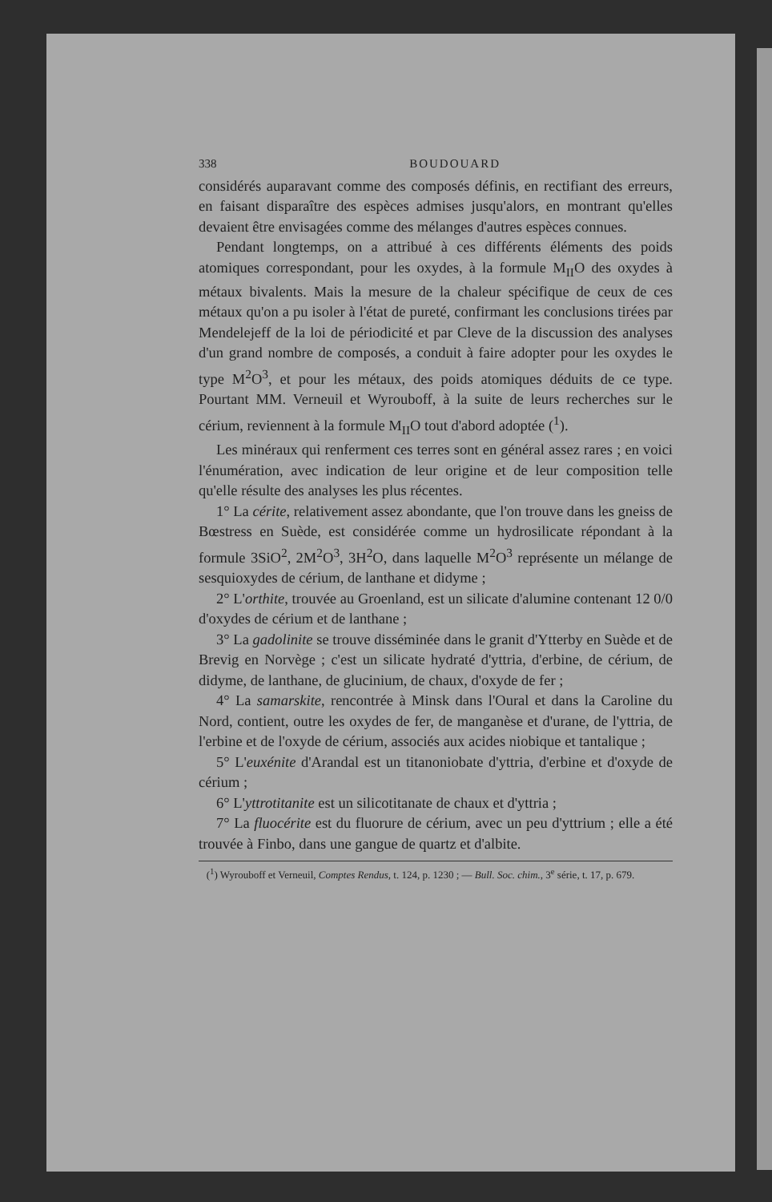338 BOUDOUARD
considérés auparavant comme des composés définis, en rectifiant des erreurs, en faisant disparaître des espèces admises jusqu'alors, en montrant qu'elles devaient être envisagées comme des mélanges d'autres espèces connues.
Pendant longtemps, on a attribué à ces différents éléments des poids atomiques correspondant, pour les oxydes, à la formule M<sub>II</sub>O des oxydes à métaux bivalents. Mais la mesure de la chaleur spécifique de ceux de ces métaux qu'on a pu isoler à l'état de pureté, confirmant les conclusions tirées par Mendelejeff de la loi de périodicité et par Cleve de la discussion des analyses d'un grand nombre de composés, a conduit à faire adopter pour les oxydes le type M<sup>2</sup>O<sup>3</sup>, et pour les métaux, des poids atomiques déduits de ce type. Pourtant MM. Verneuil et Wyrouboff, à la suite de leurs recherches sur le cérium, reviennent à la formule M<sub>II</sub>O tout d'abord adoptée (<sup>1</sup>).
Les minéraux qui renferment ces terres sont en général assez rares ; en voici l'énumération, avec indication de leur origine et de leur composition telle qu'elle résulte des analyses les plus récentes.
1° La cérite, relativement assez abondante, que l'on trouve dans les gneiss de Bœstress en Suède, est considérée comme un hydrosilicate répondant à la formule 3SiO<sup>2</sup>, 2M<sup>2</sup>O<sup>3</sup>, 3H<sup>2</sup>O, dans laquelle M<sup>2</sup>O<sup>3</sup> représente un mélange de sesquioxydes de cérium, de lanthane et didyme ;
2° L'orthite, trouvée au Groenland, est un silicate d'alumine contenant 12 0/0 d'oxydes de cérium et de lanthane ;
3° La gadolinite se trouve disséminée dans le granit d'Ytterby en Suède et de Brevig en Norvège ; c'est un silicate hydraté d'yttria, d'erbine, de cérium, de didyme, de lanthane, de glucinium, de chaux, d'oxyde de fer ;
4° La samarskite, rencontrée à Minsk dans l'Oural et dans la Caroline du Nord, contient, outre les oxydes de fer, de manganèse et d'urane, de l'yttria, de l'erbine et de l'oxyde de cérium, associés aux acides niobique et tantalique ;
5° L'euxénite d'Arandal est un titanoniobate d'yttria, d'erbine et d'oxyde de cérium ;
6° L'yttrotitanite est un silicotitanate de chaux et d'yttria ;
7° La fluocérite est du fluorure de cérium, avec un peu d'yttrium ; elle a été trouvée à Finbo, dans une gangue de quartz et d'albite.
(<sup>1</sup>) Wyrouboff et Verneuil, Comptes Rendus, t. 124, p. 1230 ; — Bull. Soc. chim., 3<sup>e</sup> série, t. 17, p. 679.